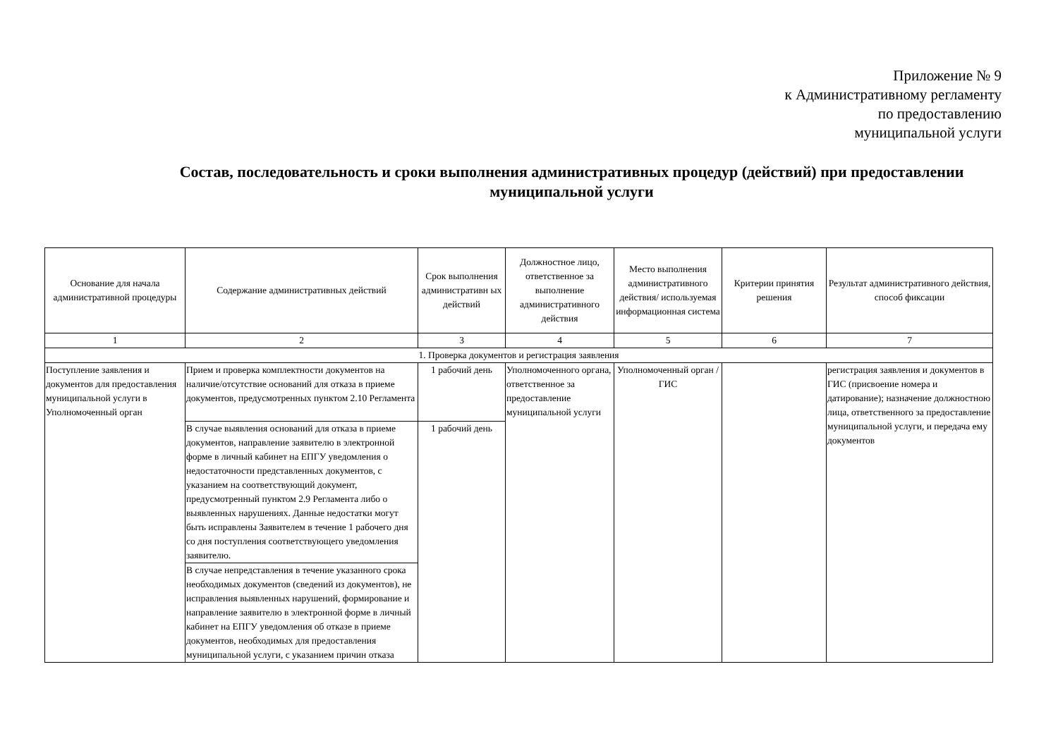Приложение № 9
к Административному регламенту
по предоставлению
муниципальной услуги
Состав, последовательность и сроки выполнения административных процедур (действий) при предоставлении муниципальной услуги
| Основание для начала административной процедуры | Содержание административных действий | Срок выполнения административн ых действий | Должностное лицо, ответственное за выполнение административного действия | Место выполнения административного действия/ используемая информационная система | Критерии принятия решения | Результат административного действия, способ фиксации |
| --- | --- | --- | --- | --- | --- | --- |
| 1 | 2 | 3 | 4 | 5 | 6 | 7 |
| 1. Проверка документов и регистрация заявления | | | | | | |
| Поступление заявления и документов для предоставления муниципальной услуги в Уполномоченный орган | Прием и проверка комплектности документов на наличие/отсутствие оснований для отказа в приеме документов, предусмотренных пунктом 2.10 Регламента | 1 рабочий день | Уполномоченного органа, ответственное за предоставление муниципальной услуги | Уполномоченный орган / ГИС | | регистрация заявления и документов в ГИС (присвоение номера и датирование); назначение должностною лица, ответственного за предоставление муниципальной услуги, и передача ему документов |
| | В случае выявления оснований для отказа в приеме документов, направление заявителю в электронной форме в личный кабинет на ЕПГУ уведомления о недостаточности представленных документов, с указанием на соответствующий документ, предусмотренный пунктом 2.9 Регламента либо о выявленных нарушениях. Данные недостатки могут быть исправлены Заявителем в течение 1 рабочего дня со дня поступления соответствующего уведомления заявителю. | 1 рабочий день | | | | |
| | В случае непредставления в течение указанного срока необходимых документов (сведений из документов), не исправления выявленных нарушений, формирование и направление заявителю в электронной форме в личный кабинет на ЕПГУ уведомления об отказе в приеме документов, необходимых для предоставления муниципальной услуги, с указанием причин отказа | | | | | |